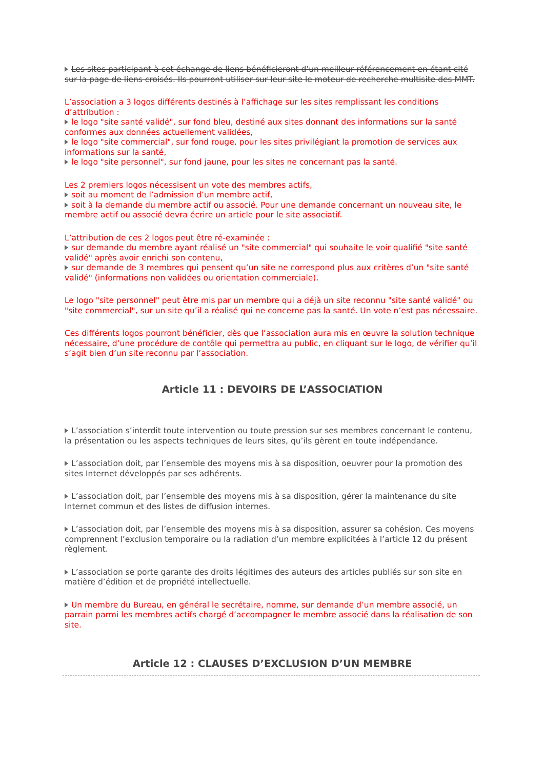Les sites participant à cet échange de liens bénéficieront d’un meilleur référencement en étant cité sur la page de liens croisés. Ils pourront utiliser sur leur site le moteur de recherche multisite des MMT.
L’association a 3 logos différents destinés à l’affichage sur les sites remplissant les conditions d’attribution :
le logo "site santé validé", sur fond bleu, destiné aux sites donnant des informations sur la santé conformes aux données actuellement validées,
le logo "site commercial", sur fond rouge, pour les sites privilégiant la promotion de services aux informations sur la santé,
le logo "site personnel", sur fond jaune, pour les sites ne concernant pas la santé.
Les 2 premiers logos nécessisent un vote des membres actifs,
soit au moment de l’admission d’un membre actif,
soit à la demande du membre actif ou associé. Pour une demande concernant un nouveau site, le membre actif ou associé devra écrire un article pour le site associatif.
L’attribution de ces 2 logos peut être ré-examinée :
sur demande du membre ayant réalisé un "site commercial" qui souhaite le voir qualifié "site santé validé" après avoir enrichi son contenu,
sur demande de 3 membres qui pensent qu’un site ne correspond plus aux critères d’un "site santé validé" (informations non validées ou orientation commerciale).
Le logo "site personnel" peut être mis par un membre qui a déjà un site reconnu "site santé validé" ou "site commercial", sur un site qu’il a réalisé qui ne concerne pas la santé. Un vote n’est pas nécessaire.
Ces différents logos pourront bénéficier, dès que l’association aura mis en œuvre la solution technique nécessaire, d’une procédure de contôle qui permettra au public, en cliquant sur le logo, de vérifier qu’il s’agit bien d’un site reconnu par l’association.
Article 11 : DEVOIRS DE L’ASSOCIATION
L’association s’interdit toute intervention ou toute pression sur ses membres concernant le contenu, la présentation ou les aspects techniques de leurs sites, qu’ils gèrent en toute indépendance.
L’association doit, par l’ensemble des moyens mis à sa disposition, oeuvrer pour la promotion des sites Internet développés par ses adhérents.
L’association doit, par l’ensemble des moyens mis à sa disposition, gérer la maintenance du site Internet commun et des listes de diffusion internes.
L’association doit, par l’ensemble des moyens mis à sa disposition, assurer sa cohésion. Ces moyens comprennent l’exclusion temporaire ou la radiation d’un membre explicitées à l’article 12 du présent règlement.
L’association se porte garante des droits légitimes des auteurs des articles publiés sur son site en matière d’édition et de propriété intellectuelle.
Un membre du Bureau, en général le secrétaire, nomme, sur demande d’un membre associé, un parrain parmi les membres actifs chargé d’accompagner le membre associé dans la réalisation de son site.
Article 12 : CLAUSES D’EXCLUSION D’UN MEMBRE